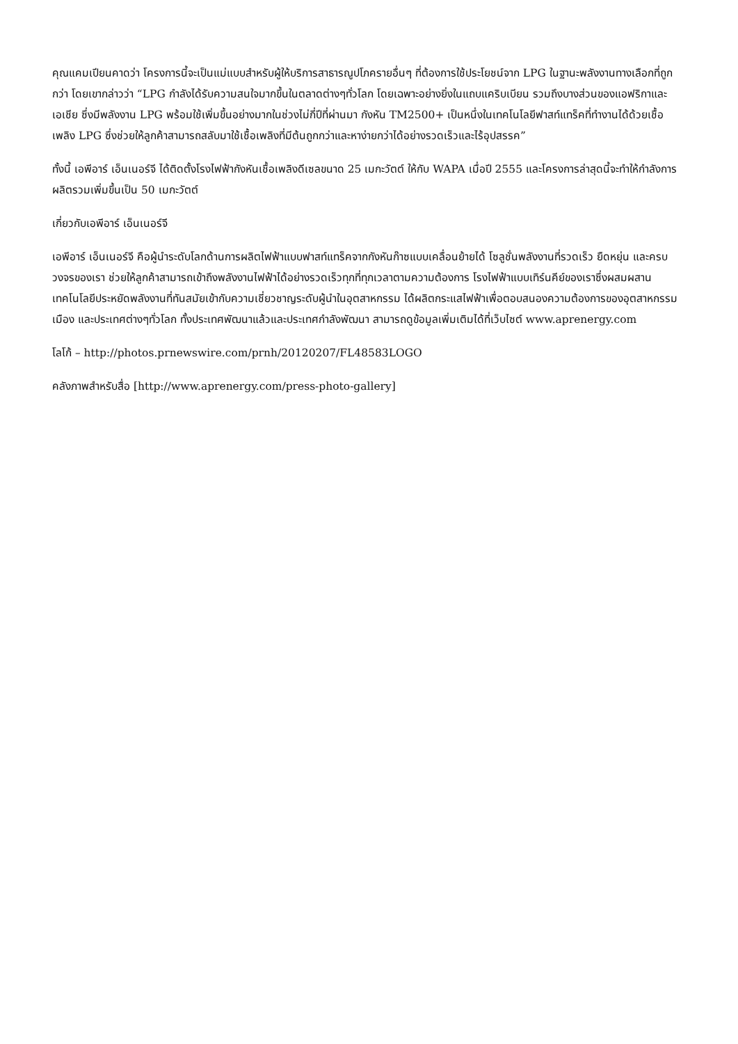คุณแคมเปียนคาดว่า โครงการนี้จะเป็นแม่แบบสำหรับผู้ให้บริการสาธารณูปโภครายอื่นๆ ที่ต้องการใช้ประโยชน์จาก LPG ในฐานะพลังงานทางเลือกที่ถูกกว่า โดยเขากล่าวว่า “LPG กำลังได้รับความสนใจมากขึ้นในตลาดต่างๆทั่วโลก โดยเฉพาะอย่างยิ่งในแถบแคริบเบียน รวมถึงบางส่วนของแอฟริกาและเอเชีย ซึ่งมีพลังงาน LPG พร้อมใช้เพิ่มขึ้นอย่างมากในช่วงไม่กี่ปีที่ผ่านมา กังหัน TM2500+ เป็นหนึ่งในเทคโนโลยีฟาสท์แทร็คที่ทำงานได้ด้วยเชื้อเพลิง LPG ซึ่งช่วยให้ลูกค้าสามารถสลับมาใช้เชื้อเพลิงที่มีต้นถูกกว่าและหาง่ายกว่าได้อย่างรวดเร็วและไร้อุปสรรค”
ทั้งนี้ เอพีอาร์ เอ็นเนอร์จี ได้ติดตั้งโรงไฟฟ้ากังหันเชื้อเพลิงดีเซลขนาด 25 เมกะวัตต์ ให้กับ WAPA เมื่อปี 2555 และโครงการล่าสุดนี้จะทำให้กำลังการผลิตรวมเพิ่มขึ้นเป็น 50 เมกะวัตต์
เกี่ยวกับเอพีอาร์ เอ็นเนอร์จี
เอพีอาร์ เอ็นเนอร์จี คือผู้นำระดับโลกด้านการผลิตไฟฟ้าแบบฟาสท์แทร็คจากกังหันก๊าซแบบเคลื่อนย้ายได้ โซลูชั่นพลังงานที่รวดเร็ว ยืดหยุ่น และครบวงจรของเรา ช่วยให้ลูกค้าสามารถเข้าถึงพลังงานไฟฟ้าได้อย่างรวดเร็วทุกที่ทุกเวลาตามความต้องการ โรงไฟฟ้าแบบเทิร์นคีย์ของเราซึ่งผสมผสานเทคโนโลยีประหยัดพลังงานที่ทันสมัยเข้ากับความเชี่ยวชาญระดับผู้นำในอุตสาหกรรม ได้ผลิตกระแสไฟฟ้าเพื่อตอบสนองความต้องการของอุตสาหกรรม เมือง และประเทศต่างๆทั่วโลก ทั้งประเทศพัฒนาแล้วและประเทศกำลังพัฒนา สามารถดูข้อมูลเพิ่มเติมได้ที่เว็บไซต์ www.aprenergy.com
โลโก้ – http://photos.prnewswire.com/prnh/20120207/FL48583LOGO
คลังภาพสำหรับสื่อ [http://www.aprenergy.com/press-photo-gallery]